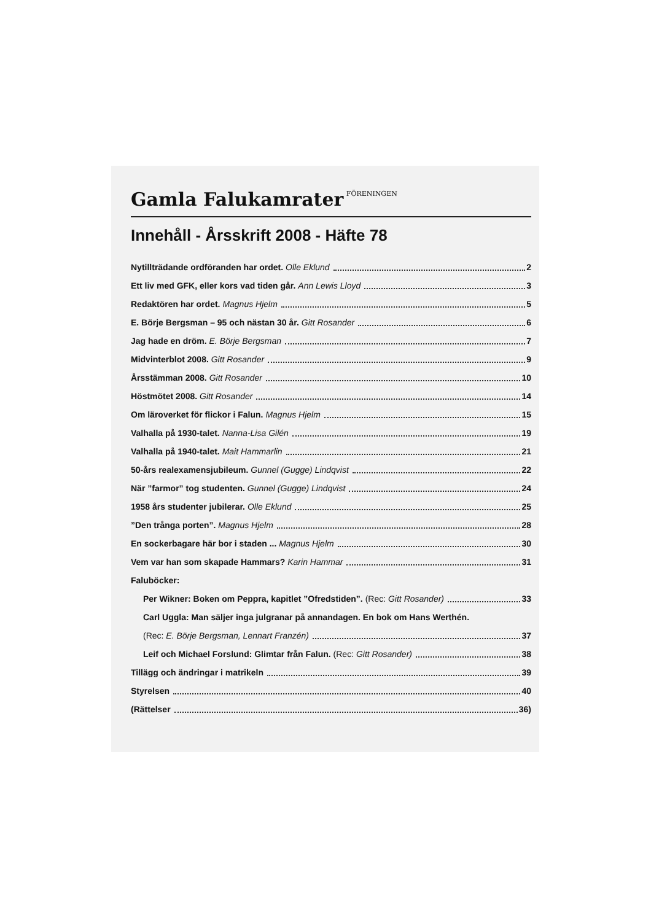Gamla Falukamrater FÖRENINGEN
Innehåll - Årsskrift 2008 - Häfte 78
Nytillträdande ordföranden har ordet. Olle Eklund 2
Ett liv med GFK, eller kors vad tiden går. Ann Lewis Lloyd 3
Redaktören har ordet. Magnus Hjelm 5
E. Börje Bergsman – 95 och nästan 30 år. Gitt Rosander 6
Jag hade en dröm. E. Börje Bergsman 7
Midvinterblot 2008. Gitt Rosander 9
Årsstämman 2008. Gitt Rosander 10
Höstmötet 2008. Gitt Rosander 14
Om läroverket för flickor i Falun. Magnus Hjelm 15
Valhalla på 1930-talet. Nanna-Lisa Gilén 19
Valhalla på 1940-talet. Mait Hammarlin 21
50-års realexamensjubileum. Gunnel (Gugge) Lindqvist 22
När ”farmor” tog studenten. Gunnel (Gugge) Lindqvist 24
1958 års studenter jubilerar. Olle Eklund 25
”Den trånga porten”. Magnus Hjelm 28
En sockerbagare här bor i staden ... Magnus Hjelm 30
Vem var han som skapade Hammars? Karin Hammar 31
Faluböcker:
Per Wikner: Boken om Peppra, kapitlet ”Ofredstiden”. (Rec: Gitt Rosander) 33
Carl Uggla: Man säljer inga julgranar på annandagen. En bok om Hans Werthén.
(Rec: E. Börje Bergsman, Lennart Franzén) 37
Leif och Michael Forslund: Glimtar från Falun. (Rec: Gitt Rosander) 38
Tillägg och ändringar i matrikeln 39
Styrelsen 40
(Rättelser 36)